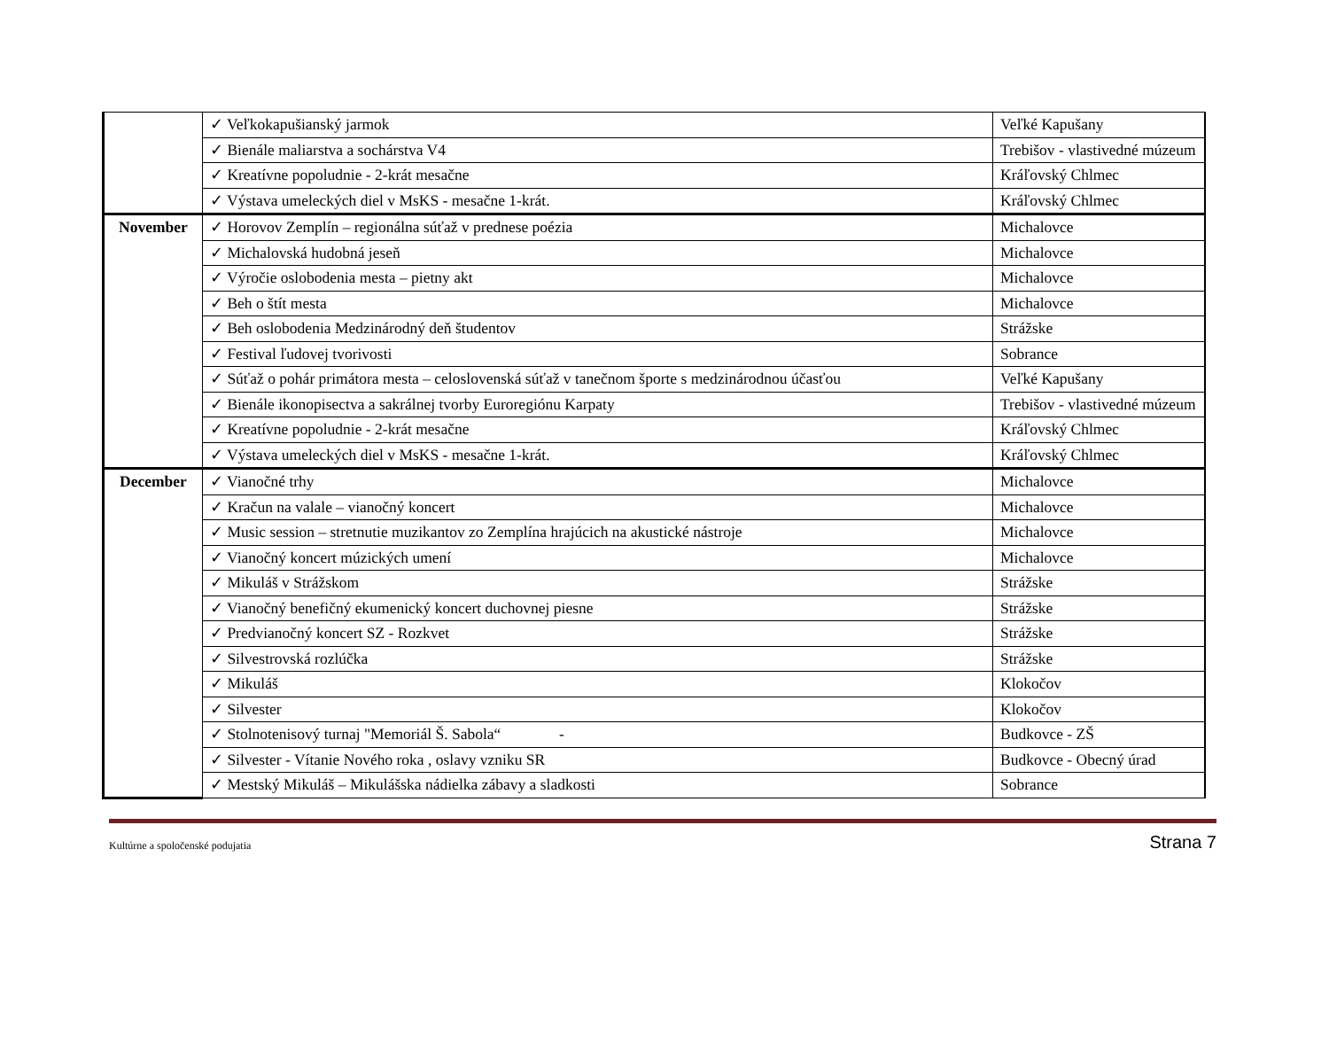| | ✓ Veľkokapušianský jarmok | Veľké Kapušany |
| | ✓ Bienále maliarstva a sochárstva V4 | Trebišov - vlastivedné múzeum |
| | ✓ Kreatívne popoludnie - 2-krát mesačne | Kráľovský Chlmec |
| | ✓ Výstava umeleckých diel v MsKS - mesačne 1-krát. | Kráľovský Chlmec |
| November | ✓ Horovov Zemplín – regionálna súťaž v prednese poézia | Michalovce |
| | ✓ Michalovská hudobná jeseň | Michalovce |
| | ✓ Výročie oslobodenia mesta – pietny akt | Michalovce |
| | ✓ Beh o štít mesta | Michalovce |
| | ✓ Beh oslobodenia Medzinárodný deň študentov | Strážske |
| | ✓ Festival ľudovej tvorivosti | Sobrance |
| | ✓ Súťaž o pohár primátora mesta – celoslovenská súťaž v tanečnom športe s medzinárodnou účasťou | Veľké Kapušany |
| | ✓ Bienále ikonopisectva a sakrálnej tvorby Euroregiónu Karpaty | Trebišov - vlastivedné múzeum |
| | ✓ Kreatívne popoludnie - 2-krát mesačne | Kráľovský Chlmec |
| | ✓ Výstava umeleckých diel v MsKS - mesačne 1-krát. | Kráľovský Chlmec |
| December | ✓ Vianočné trhy | Michalovce |
| | ✓ Kračun na valale – vianočný koncert | Michalovce |
| | ✓ Music session – stretnutie muzikantov zo Zemplína hrajúcich na akustické nástroje | Michalovce |
| | ✓ Vianočný koncert múzických umení | Michalovce |
| | ✓ Mikuláš v Strážskom | Strážske |
| | ✓ Vianočný benefičný ekumenický koncert duchovnej piesne | Strážske |
| | ✓ Predvianočný koncert SZ - Rozkvet | Strážske |
| | ✓ Silvestrovská rozlúčka | Strážske |
| | ✓ Mikuláš | Klokočov |
| | ✓ Silvester | Klokočov |
| | ✓ Stolnotenisový turnaj "Memoriál Š. Sabola“ - | Budkovce - ZŠ |
| | ✓ Silvester - Vítanie Nového roka , oslavy vzniku SR | Budkovce - Obecný úrad |
| | ✓ Mestský Mikuláš – Mikulášska nádielka zábavy a sladkosti | Sobrance |
Kultúrne a spoločenské podujatia Strana 7